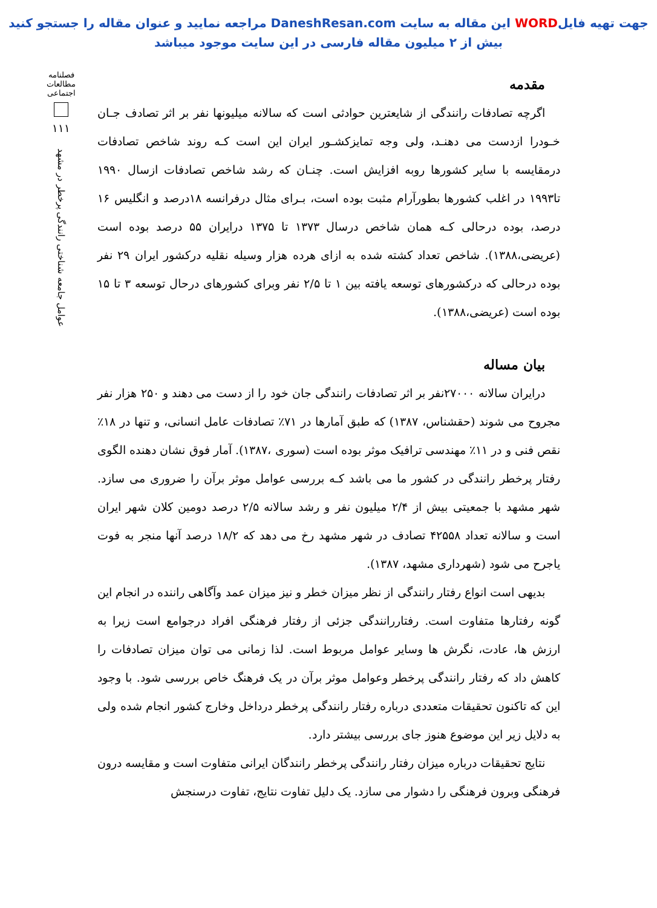جهت تهیه فایلWORD این مقاله به سایت DaneshResan.com مراجعه نمایید و عنوان مقاله را جستجو کنید
بیش از ۲ میلیون مقاله فارسی در این سایت موجود میباشد
مقدمه
اگرچه تصادفات رانندگی از شایعترین حوادثی است که سالانه میلیونها نفر بر اثر تصادف جـان خـودرا ازدست می دهنـد، ولی وجه تمایزکشـور ایران این است کـه روند شاخص تصادفات درمقایسه با سایر کشورها روبه افزایش است. چنـان که رشد شاخص تصادفات ازسال ۱۹۹۰ تا۱۹۹۳ در اغلب کشورها بطورآرام مثبت بوده است، بـرای مثال درفرانسه ۱۸درصد و انگلیس ۱۶ درصد، بوده درحالی کـه همان شاخص درسال ۱۳۷۳ تا ۱۳۷۵ درایران ۵۵ درصد بوده است (عریضی،۱۳۸۸). شاخص تعداد کشته شده به ازای هرده هزار وسیله نقلیه درکشور ایران ۲۹ نفر بوده درحالی که درکشورهای توسعه یافته بین ۱ تا ۲/۵ نفر وبرای کشورهای درحال توسعه ۳ تا ۱۵ بوده است (عریضی،۱۳۸۸).
بیان مساله
درایران سالانه ۲۷۰۰۰نفر بر اثر تصادفات رانندگی جان خود را از دست می دهند و ۲۵۰ هزار نفر مجروح می شوند (حقشناس، ۱۳۸۷) که طبق آمارها در ۷۱٪ تصادفات عامل انسانی، و تنها در ۱۸٪ نقص فنی و در ۱۱٪ مهندسی ترافیک موثر بوده است (سوری ،۱۳۸۷). آمار فوق نشان دهنده الگوی رفتار پرخطر رانندگی در کشور ما می باشد کـه بررسی عوامل موثر برآن را ضروری می سازد. شهر مشهد با جمعیتی بیش از ۲/۴ میلیون نفر و رشد سالانه ۲/۵ درصد دومین کلان شهر ایران است و سالانه تعداد ۴۲۵۵۸ تصادف در شهر مشهد رخ می دهد که ۱۸/۲ درصد آنها منجر به فوت یاجرح می شود (شهرداری مشهد، ۱۳۸۷).
بدیهی است انواع رفتار رانندگی از نظر میزان خطر و نیز میزان عمد وآگاهی راننده در انجام این گونه رفتارها متفاوت است. رفتاررانندگی جزئی از رفتار فرهنگی افراد درجوامع است زیرا به ارزش ها، عادت، نگرش ها وسایر عوامل مربوط است. لذا زمانی می توان میزان تصادفات را کاهش داد که رفتار رانندگی پرخطر وعوامل موثر برآن در یک فرهنگ خاص بررسی شود. با وجود این که تاکنون تحقیقات متعددی درباره رفتار رانندگی پرخطر درداخل وخارج کشور انجام شده ولی به دلایل زیر این موضوع هنوز جای بررسی بیشتر دارد.
نتایج تحقیقات درباره میزان رفتار رانندگی پرخطر رانندگان ایرانی متفاوت است و مقایسه درون فرهنگی وبرون فرهنگی را دشوار می سازد. یک دلیل تفاوت نتایج، تفاوت درسنجش
فصلنامه
مطالعات
اجتماعی
۱۱۱
عوامل جامعه شناختی رانندگی پرخطر در مشهد